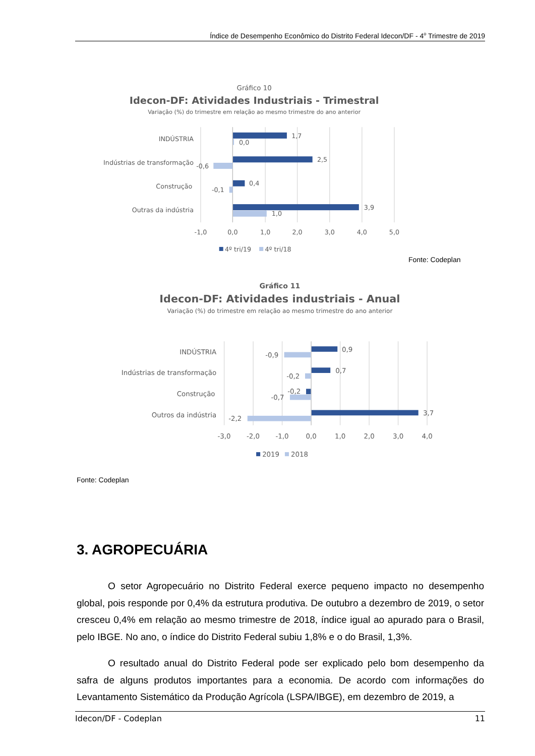Índice de Desempenho Econômico do Distrito Federal Idecon/DF - 4<sup>o</sup> Trimestre de 2019
Gráfico 10
Idecon-DF: Atividades Industriais - Trimestral
Variação (%) do trimestre em relação ao mesmo trimestre do ano anterior
INDÚSTRIA
Indústrias de transformação
Construção
Outras da indústria
1,7
0,0
2,5
-0,6
0,4
-0,1
3,9
1,0
-1,0
0,0
1,0
2,0
3,0
4,0
5,0
4º tri/19
4º tri/18
Fonte: Codeplan
Gráfico 11
Idecon-DF: Atividades industriais - Anual
Variação (%) do trimestre em relação ao mesmo trimestre do ano anterior
INDÚSTRIA
Indústrias de transformação
Construção
Outros da indústria
0,9
-0,9
0,7
-0,2
-0,2
-0,7
3,7
-2,2
-3,0
-2,0
-1,0
0,0
1,0
2,0
3,0
4,0
2019
2018
Fonte: Codeplan
3. AGROPECUÁRIA
O setor Agropecuário no Distrito Federal exerce pequeno impacto no desempenho global, pois responde por 0,4% da estrutura produtiva. De outubro a dezembro de 2019, o setor cresceu 0,4% em relação ao mesmo trimestre de 2018, índice igual ao apurado para o Brasil, pelo IBGE. No ano, o índice do Distrito Federal subiu 1,8% e o do Brasil, 1,3%.
O resultado anual do Distrito Federal pode ser explicado pelo bom desempenho da safra de alguns produtos importantes para a economia. De acordo com informações do Levantamento Sistemático da Produção Agrícola (LSPA/IBGE), em dezembro de 2019, a
Idecon/DF - Codeplan 11